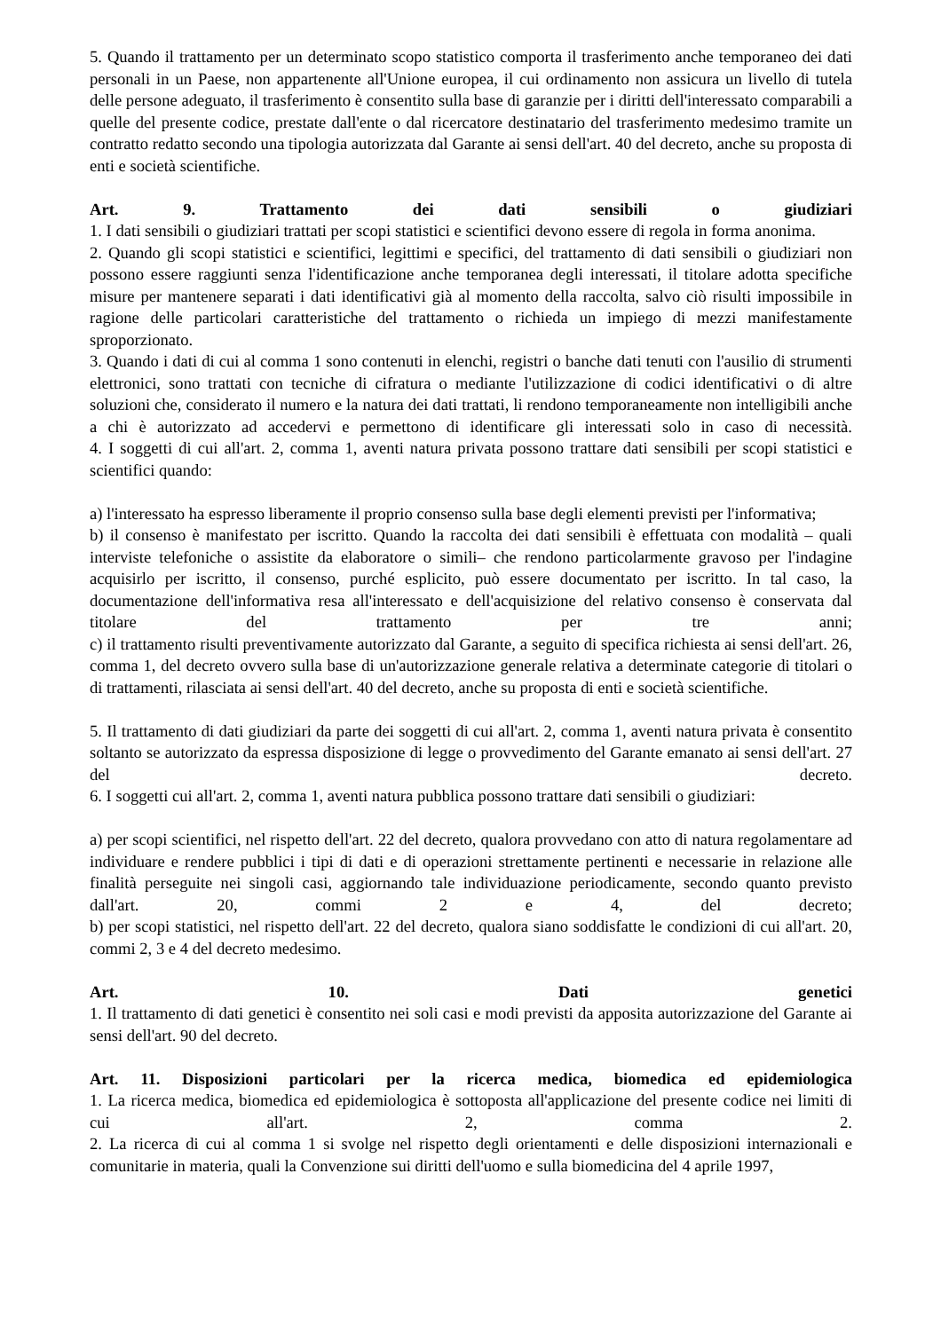5. Quando il trattamento per un determinato scopo statistico comporta il trasferimento anche temporaneo dei dati personali in un Paese, non appartenente all'Unione europea, il cui ordinamento non assicura un livello di tutela delle persone adeguato, il trasferimento è consentito sulla base di garanzie per i diritti dell'interessato comparabili a quelle del presente codice, prestate dall'ente o dal ricercatore destinatario del trasferimento medesimo tramite un contratto redatto secondo una tipologia autorizzata dal Garante ai sensi dell'art. 40 del decreto, anche su proposta di enti e società scientifiche.
Art. 9. Trattamento dei dati sensibili o giudiziari
1. I dati sensibili o giudiziari trattati per scopi statistici e scientifici devono essere di regola in forma anonima.
2. Quando gli scopi statistici e scientifici, legittimi e specifici, del trattamento di dati sensibili o giudiziari non possono essere raggiunti senza l'identificazione anche temporanea degli interessati, il titolare adotta specifiche misure per mantenere separati i dati identificativi già al momento della raccolta, salvo ciò risulti impossibile in ragione delle particolari caratteristiche del trattamento o richieda un impiego di mezzi manifestamente sproporzionato.
3. Quando i dati di cui al comma 1 sono contenuti in elenchi, registri o banche dati tenuti con l'ausilio di strumenti elettronici, sono trattati con tecniche di cifratura o mediante l'utilizzazione di codici identificativi o di altre soluzioni che, considerato il numero e la natura dei dati trattati, li rendono temporaneamente non intelligibili anche a chi è autorizzato ad accedervi e permettono di identificare gli interessati solo in caso di necessità.
4. I soggetti di cui all'art. 2, comma 1, aventi natura privata possono trattare dati sensibili per scopi statistici e scientifici quando:
a) l'interessato ha espresso liberamente il proprio consenso sulla base degli elementi previsti per l'informativa;
b) il consenso è manifestato per iscritto. Quando la raccolta dei dati sensibili è effettuata con modalità – quali interviste telefoniche o assistite da elaboratore o simili– che rendono particolarmente gravoso per l'indagine acquisirlo per iscritto, il consenso, purché esplicito, può essere documentato per iscritto. In tal caso, la documentazione dell'informativa resa all'interessato e dell'acquisizione del relativo consenso è conservata dal titolare del trattamento per tre anni;
c) il trattamento risulti preventivamente autorizzato dal Garante, a seguito di specifica richiesta ai sensi dell'art. 26, comma 1, del decreto ovvero sulla base di un'autorizzazione generale relativa a determinate categorie di titolari o di trattamenti, rilasciata ai sensi dell'art. 40 del decreto, anche su proposta di enti e società scientifiche.
5. Il trattamento di dati giudiziari da parte dei soggetti di cui all'art. 2, comma 1, aventi natura privata è consentito soltanto se autorizzato da espressa disposizione di legge o provvedimento del Garante emanato ai sensi dell'art. 27 del decreto.
6. I soggetti cui all'art. 2, comma 1, aventi natura pubblica possono trattare dati sensibili o giudiziari:
a) per scopi scientifici, nel rispetto dell'art. 22 del decreto, qualora provvedano con atto di natura regolamentare ad individuare e rendere pubblici i tipi di dati e di operazioni strettamente pertinenti e necessarie in relazione alle finalità perseguite nei singoli casi, aggiornando tale individuazione periodicamente, secondo quanto previsto dall'art. 20, commi 2 e 4, del decreto;
b) per scopi statistici, nel rispetto dell'art. 22 del decreto, qualora siano soddisfatte le condizioni di cui all'art. 20, commi 2, 3 e 4 del decreto medesimo.
Art. 10. Dati genetici
1. Il trattamento di dati genetici è consentito nei soli casi e modi previsti da apposita autorizzazione del Garante ai sensi dell'art. 90 del decreto.
Art. 11. Disposizioni particolari per la ricerca medica, biomedica ed epidemiologica
1. La ricerca medica, biomedica ed epidemiologica è sottoposta all'applicazione del presente codice nei limiti di cui all'art. 2, comma 2.
2. La ricerca di cui al comma 1 si svolge nel rispetto degli orientamenti e delle disposizioni internazionali e comunitarie in materia, quali la Convenzione sui diritti dell'uomo e sulla biomedicina del 4 aprile 1997,